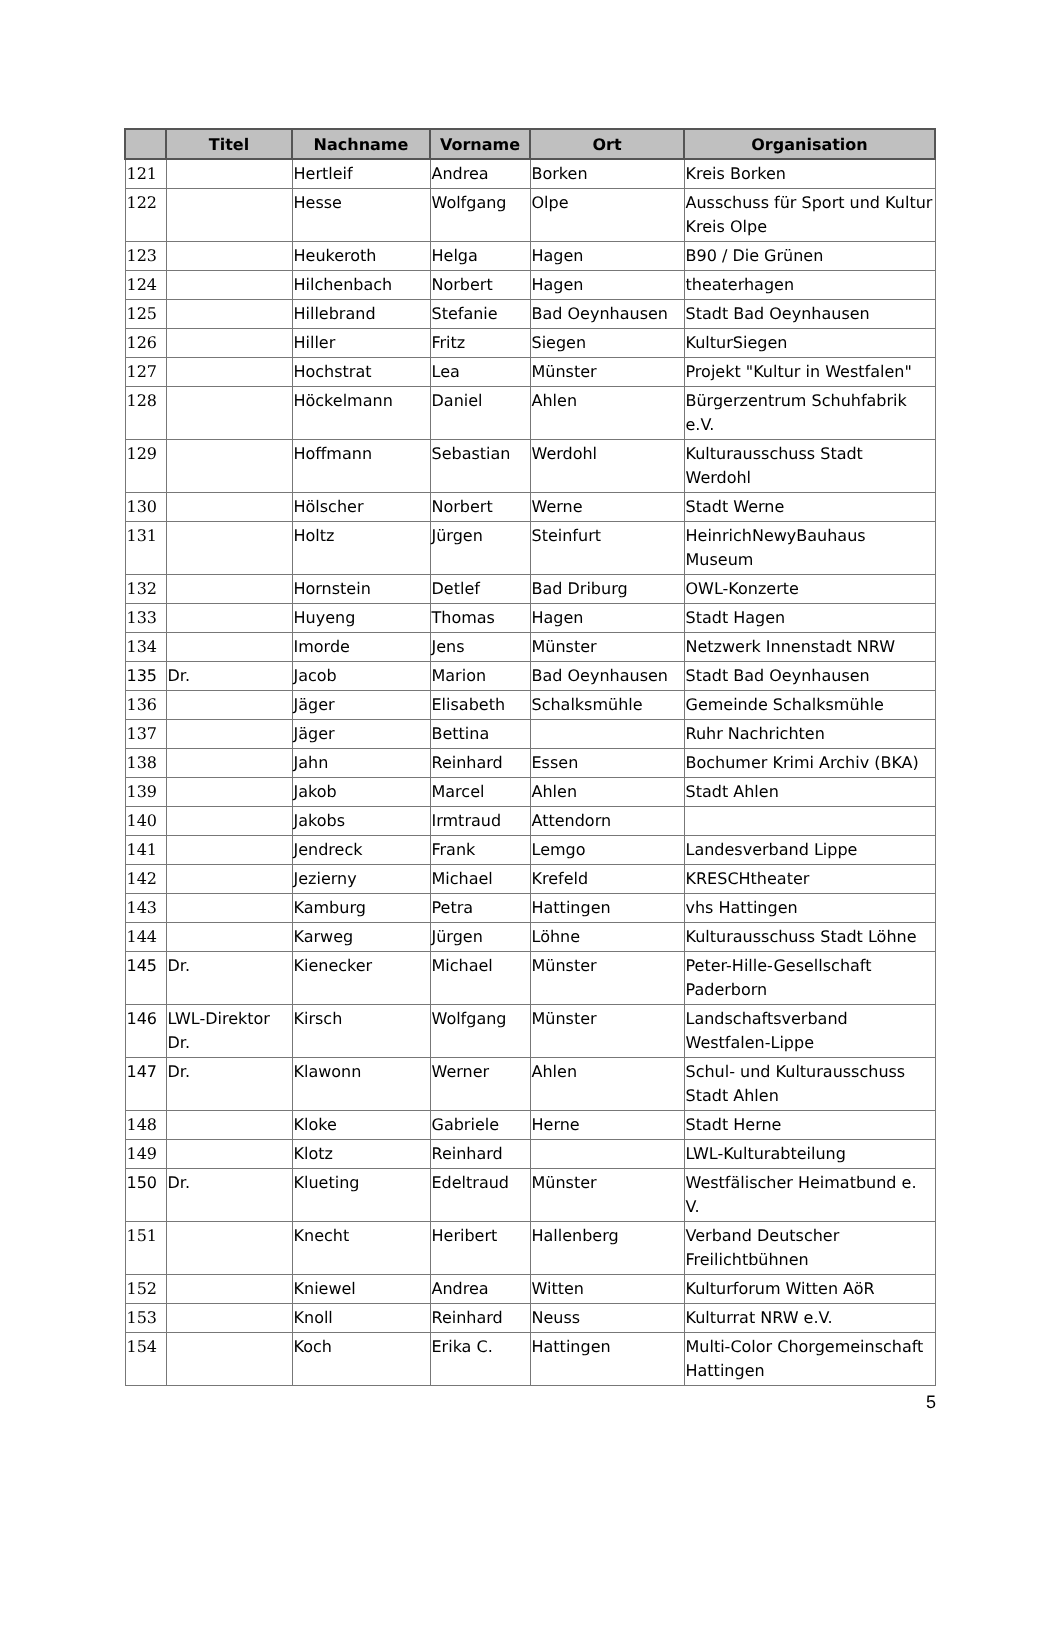| | Titel | Nachname | Vorname | Ort | Organisation |
| --- | --- | --- | --- | --- | --- |
| 121 | | Hertleif | Andrea | Borken | Kreis Borken |
| 122 | | Hesse | Wolfgang | Olpe | Ausschuss für Sport und Kultur Kreis Olpe |
| 123 | | Heukeroth | Helga | Hagen | B90 / Die Grünen |
| 124 | | Hilchenbach | Norbert | Hagen | theaterhagen |
| 125 | | Hillebrand | Stefanie | Bad Oeynhausen | Stadt Bad Oeynhausen |
| 126 | | Hiller | Fritz | Siegen | KulturSiegen |
| 127 | | Hochstrat | Lea | Münster | Projekt "Kultur in Westfalen" |
| 128 | | Höckelmann | Daniel | Ahlen | Bürgerzentrum Schuhfabrik e.V. |
| 129 | | Hoffmann | Sebastian | Werdohl | Kulturausschuss Stadt Werdohl |
| 130 | | Hölscher | Norbert | Werne | Stadt Werne |
| 131 | | Holtz | Jürgen | Steinfurt | HeinrichNewyBauhaus Museum |
| 132 | | Hornstein | Detlef | Bad Driburg | OWL-Konzerte |
| 133 | | Huyeng | Thomas | Hagen | Stadt Hagen |
| 134 | | Imorde | Jens | Münster | Netzwerk Innenstadt NRW |
| 135 | Dr. | Jacob | Marion | Bad Oeynhausen | Stadt Bad Oeynhausen |
| 136 | | Jäger | Elisabeth | Schalksmühle | Gemeinde Schalksmühle |
| 137 | | Jäger | Bettina | | Ruhr Nachrichten |
| 138 | | Jahn | Reinhard | Essen | Bochumer Krimi Archiv (BKA) |
| 139 | | Jakob | Marcel | Ahlen | Stadt Ahlen |
| 140 | | Jakobs | Irmtraud | Attendorn | |
| 141 | | Jendreck | Frank | Lemgo | Landesverband Lippe |
| 142 | | Jezierny | Michael | Krefeld | KRESCHtheater |
| 143 | | Kamburg | Petra | Hattingen | vhs Hattingen |
| 144 | | Karweg | Jürgen | Löhne | Kulturausschuss Stadt Löhne |
| 145 | Dr. | Kienecker | Michael | Münster | Peter-Hille-Gesellschaft Paderborn |
| 146 | LWL-Direktor Dr. | Kirsch | Wolfgang | Münster | Landschaftsverband Westfalen-Lippe |
| 147 | Dr. | Klawonn | Werner | Ahlen | Schul- und Kulturausschuss Stadt Ahlen |
| 148 | | Kloke | Gabriele | Herne | Stadt Herne |
| 149 | | Klotz | Reinhard | | LWL-Kulturabteilung |
| 150 | Dr. | Klueting | Edeltraud | Münster | Westfälischer Heimatbund e. V. |
| 151 | | Knecht | Heribert | Hallenberg | Verband Deutscher Freilichtbühnen |
| 152 | | Kniewel | Andrea | Witten | Kulturforum Witten AöR |
| 153 | | Knoll | Reinhard | Neuss | Kulturrat NRW e.V. |
| 154 | | Koch | Erika C. | Hattingen | Multi-Color Chorgemeinschaft Hattingen |
5